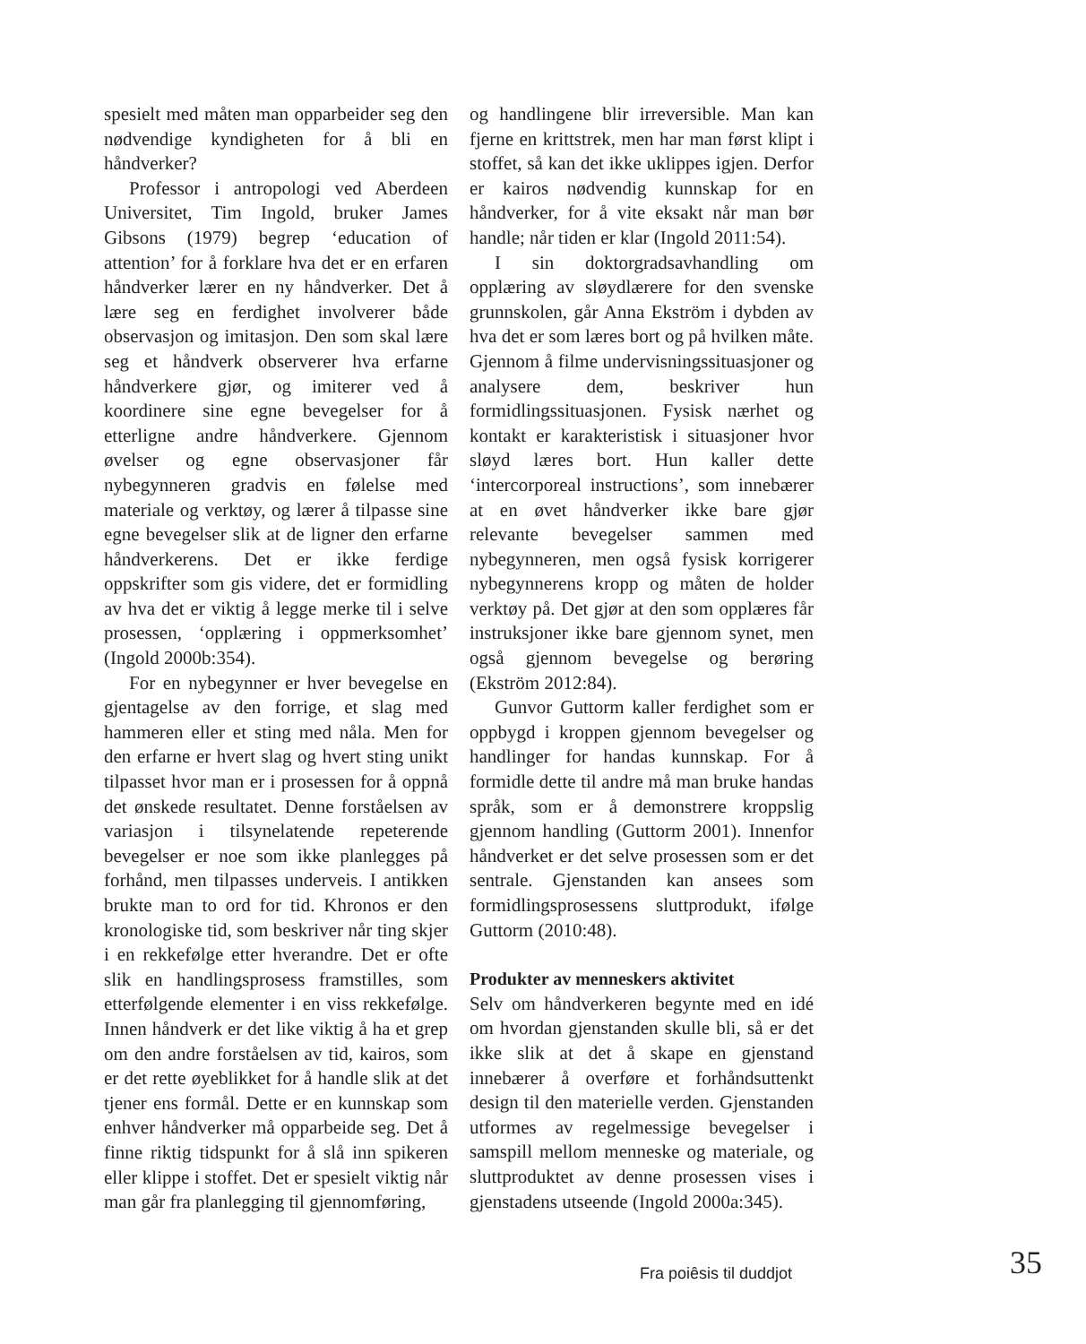spesielt med måten man opparbeider seg den nødvendige kyndigheten for å bli en håndverker?
Professor i antropologi ved Aberdeen Universitet, Tim Ingold, bruker James Gibsons (1979) begrep ‘education of attention’ for å forklare hva det er en erfaren håndverker lærer en ny håndverker. Det å lære seg en ferdighet involverer både observasjon og imitasjon. Den som skal lære seg et håndverk observerer hva erfarne håndverkere gjør, og imiterer ved å koordinere sine egne bevegelser for å etterligne andre håndverkere. Gjennom øvelser og egne observasjoner får nybegynneren gradvis en følelse med materiale og verktøy, og lærer å tilpasse sine egne bevegelser slik at de ligner den erfarne håndverkerens. Det er ikke ferdige oppskrifter som gis videre, det er formidling av hva det er viktig å legge merke til i selve prosessen, ‘opplæring i oppmerksomhet’ (Ingold 2000b:354).
For en nybegynner er hver bevegelse en gjentagelse av den forrige, et slag med hammeren eller et sting med nåla. Men for den erfarne er hvert slag og hvert sting unikt tilpasset hvor man er i prosessen for å oppnå det ønskede resultatet. Denne forståelsen av variasjon i tilsynelatende repeterende bevegelser er noe som ikke planlegges på forhånd, men tilpasses underveis. I antikken brukte man to ord for tid. Khronos er den kronologiske tid, som beskriver når ting skjer i en rekkefølge etter hverandre. Det er ofte slik en handlingsprosess framstilles, som etterfølgende elementer i en viss rekkefølge. Innen håndverk er det like viktig å ha et grep om den andre forståelsen av tid, kairos, som er det rette øyeblikket for å handle slik at det tjener ens formål. Dette er en kunnskap som enhver håndverker må opparbeide seg. Det å finne riktig tidspunkt for å slå inn spikeren eller klippe i stoffet. Det er spesielt viktig når man går fra planlegging til gjennomføring,
og handlingene blir irreversible. Man kan fjerne en krittstrek, men har man først klipt i stoffet, så kan det ikke uklippes igjen. Derfor er kairos nødvendig kunnskap for en håndverker, for å vite eksakt når man bør handle; når tiden er klar (Ingold 2011:54).
I sin doktorgradsavhandling om opplæring av sløydlærere for den svenske grunnskolen, går Anna Ekström i dybden av hva det er som læres bort og på hvilken måte. Gjennom å filme undervisningssituasjoner og analysere dem, beskriver hun formidlingssituasjonen. Fysisk nærhet og kontakt er karakteristisk i situasjoner hvor sløyd læres bort. Hun kaller dette ‘intercorporeal instructions’, som innebærer at en øvet håndverker ikke bare gjør relevante bevegelser sammen med nybegynneren, men også fysisk korrigerer nybegynnerens kropp og måten de holder verktøy på. Det gjør at den som opplæres får instruksjoner ikke bare gjennom synet, men også gjennom bevegelse og berøring (Ekström 2012:84).
Gunvor Guttorm kaller ferdighet som er oppbygd i kroppen gjennom bevegelser og handlinger for handas kunnskap. For å formidle dette til andre må man bruke handas språk, som er å demonstrere kroppslig gjennom handling (Guttorm 2001). Innenfor håndverket er det selve prosessen som er det sentrale. Gjenstanden kan ansees som formidlingsprosessens sluttprodukt, ifølge Guttorm (2010:48).
Produkter av menneskers aktivitet
Selv om håndverkeren begynte med en idé om hvordan gjenstanden skulle bli, så er det ikke slik at det å skape en gjenstand innebærer å overføre et forhåndsuttenkt design til den materielle verden. Gjenstanden utformes av regelmessige bevegelser i samspill mellom menneske og materiale, og sluttproduktet av denne prosessen vises i gjenstadens utseende (Ingold 2000a:345).
Fra poiêsis til duddjot 35